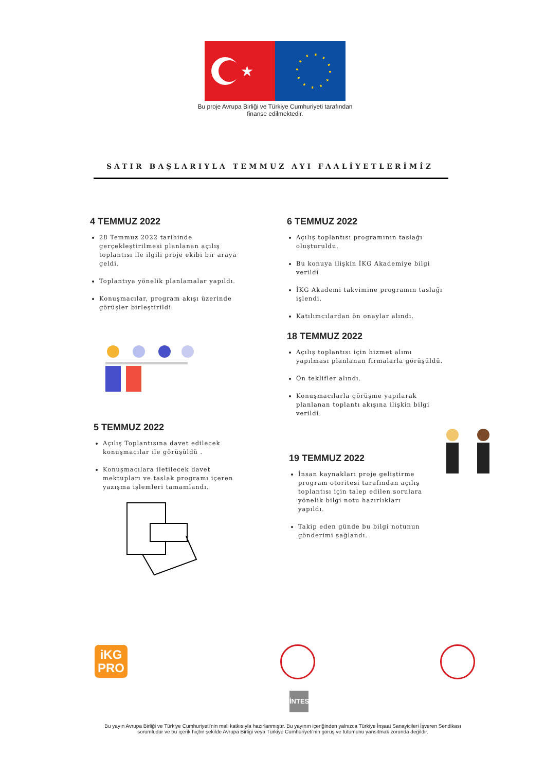★
Bu proje Avrupa Birliği ve Türkiye Cumhuriyeti tarafından finanse edilmektedir.
SATIR BAŞLARIYLA TEMMUZ AYI FAALİYETLERİMİZ
4 TEMMUZ 2022
28 Temmuz 2022 tarihinde gerçekleştirilmesi planlanan açılış toplantısı ile ilgili proje ekibi bir araya geldi.
Toplantıya yönelik planlamalar yapıldı.
Konuşmacılar, program akışı üzerinde görüşler birleştirildi.
5 TEMMUZ 2022
Açılış Toplantısına davet edilecek konuşmacılar ile görüşüldü .
Konuşmacılara iletilecek davet mektupları ve taslak programı içeren yazışma işlemleri tamamlandı.
6 TEMMUZ 2022
Açılış toplantısı programının taslağı oluşturuldu.
Bu konuya ilişkin İKG Akademiye bilgi verildi
İKG Akademi takvimine programın taslağı işlendi.
Katılımcılardan ön onaylar alındı.
18 TEMMUZ 2022
Açılış toplantısı için hizmet alımı yapılması planlanan firmalarla görüşüldü.
Ön teklifler alındı.
Konuşmacılarla görüşme yapılarak planlanan toplantı akışına ilişkin bilgi verildi.
19 TEMMUZ 2022
İnsan kaynakları proje geliştirme program otoritesi tarafından açılış toplantısı için talep edilen sorulara yönelik bilgi notu hazırlıkları yapıldı.
Takip eden günde bu bilgi notunun gönderimi sağlandı.
iKG
PRO
İNTES
Bu yayın Avrupa Birliği ve Türkiye Cumhuriyeti'nin mali katkısıyla hazırlanmıştır. Bu yayının içeriğinden yalnızca Türkiye İnşaat Sanayicileri İşveren Sendikası sorumludur ve bu içerik hiçbir şekilde Avrupa Birliği veya Türkiye Cumhuriyeti'nin görüş ve tutumunu yansıtmak zorunda değildir.